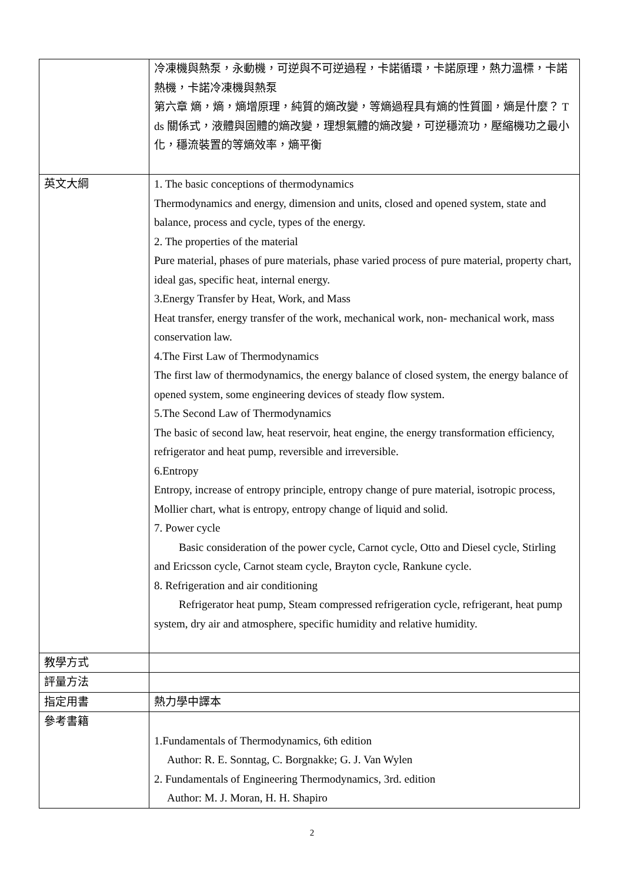| | 冷凍機與熱泵，永動機，可逆與不可逆過程，卡諾循環，卡諾原理，熱力溫標，卡諾熱機，卡諾冷凍機與熱泵 第六章 熵，熵，熵增原理，純質的熵改變，等熵過程具有熵的性質圖，熵是什麼？ T ds 關係式，液體與固體的熵改變，理想氣體的熵改變，可逆穩流功，壓縮機功之最小化，穩流裝置的等熵效率，熵平衡 |
| 英文大綱 | 1. The basic conceptions of thermodynamics Thermodynamics and energy, dimension and units, closed and opened system, state and balance, process and cycle, types of the energy. 2. The properties of the material Pure material, phases of pure materials, phase varied process of pure material, property chart, ideal gas, specific heat, internal energy. 3.Energy Transfer by Heat, Work, and Mass Heat transfer, energy transfer of the work, mechanical work, non- mechanical work, mass conservation law. 4.The First Law of Thermodynamics The first law of thermodynamics, the energy balance of closed system, the energy balance of opened system, some engineering devices of steady flow system. 5.The Second Law of Thermodynamics The basic of second law, heat reservoir, heat engine, the energy transformation efficiency, refrigerator and heat pump, reversible and irreversible. 6.Entropy Entropy, increase of entropy principle, entropy change of pure material, isotropic process, Mollier chart, what is entropy, entropy change of liquid and solid. 7. Power cycle Basic consideration of the power cycle, Carnot cycle, Otto and Diesel cycle, Stirling and Ericsson cycle, Carnot steam cycle, Brayton cycle, Rankune cycle. 8. Refrigeration and air conditioning Refrigerator heat pump, Steam compressed refrigeration cycle, refrigerant, heat pump system, dry air and atmosphere, specific humidity and relative humidity. |
| 教學方式 | |
| 評量方法 | |
| 指定用書 | 熱力學中譯本 |
| 參考書籍 | 1.Fundamentals of Thermodynamics, 6th edition Author: R. E. Sonntag, C. Borgnakke; G. J. Van Wylen 2. Fundamentals of Engineering Thermodynamics, 3rd. edition Author: M. J. Moran, H. H. Shapiro |
2